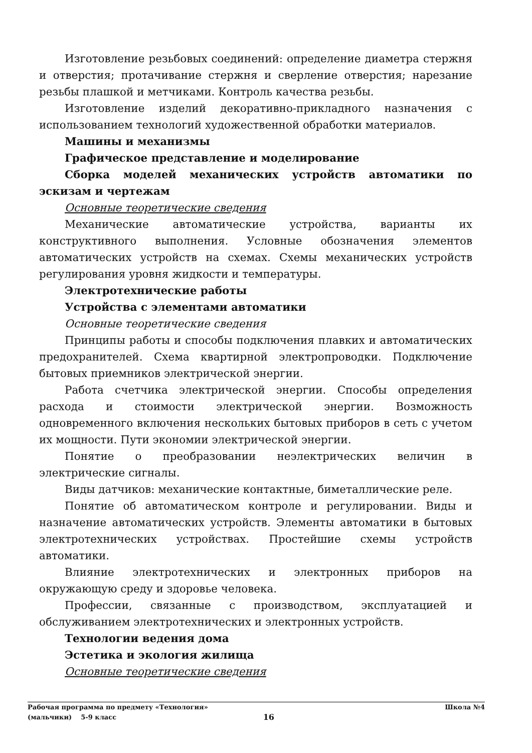Изготовление резьбовых соединений: определение диаметра стержня и отверстия; протачивание стержня и сверление отверстия; нарезание резьбы плашкой и метчиками. Контроль качества резьбы.
Изготовление изделий декоративно-прикладного назначения с использованием технологий художественной обработки материалов.
Машины и механизмы
Графическое представление и моделирование
Сборка моделей механических устройств автоматики по эскизам и чертежам
Основные теоретические сведения
Механические автоматические устройства, варианты их конструктивного выполнения. Условные обозначения элементов автоматических устройств на схемах. Схемы механических устройств регулирования уровня жидкости и температуры.
Электротехнические работы
Устройства с элементами автоматики
Основные теоретические сведения
Принципы работы и способы подключения плавких и автоматических предохранителей. Схема квартирной электропроводки. Подключение бытовых приемников электрической энергии.
Работа счетчика электрической энергии. Способы определения расхода и стоимости электрической энергии. Возможность одновременного включения нескольких бытовых приборов в сеть с учетом их мощности. Пути экономии электрической энергии.
Понятие о преобразовании неэлектрических величин в электрические сигналы.
Виды датчиков: механические контактные, биметаллические реле.
Понятие об автоматическом контроле и регулировании. Виды и назначение автоматических устройств. Элементы автоматики в бытовых электротехнических устройствах. Простейшие схемы устройств автоматики.
Влияние электротехнических и электронных приборов на окружающую среду и здоровье человека.
Профессии, связанные с производством, эксплуатацией и обслуживанием электротехнических и электронных устройств.
Технологии ведения дома
Эстетика и экология жилища
Основные теоретические сведения
Рабочая программа по предмету «Технология» Школа №4
(мальчики) 5-9 класс 16